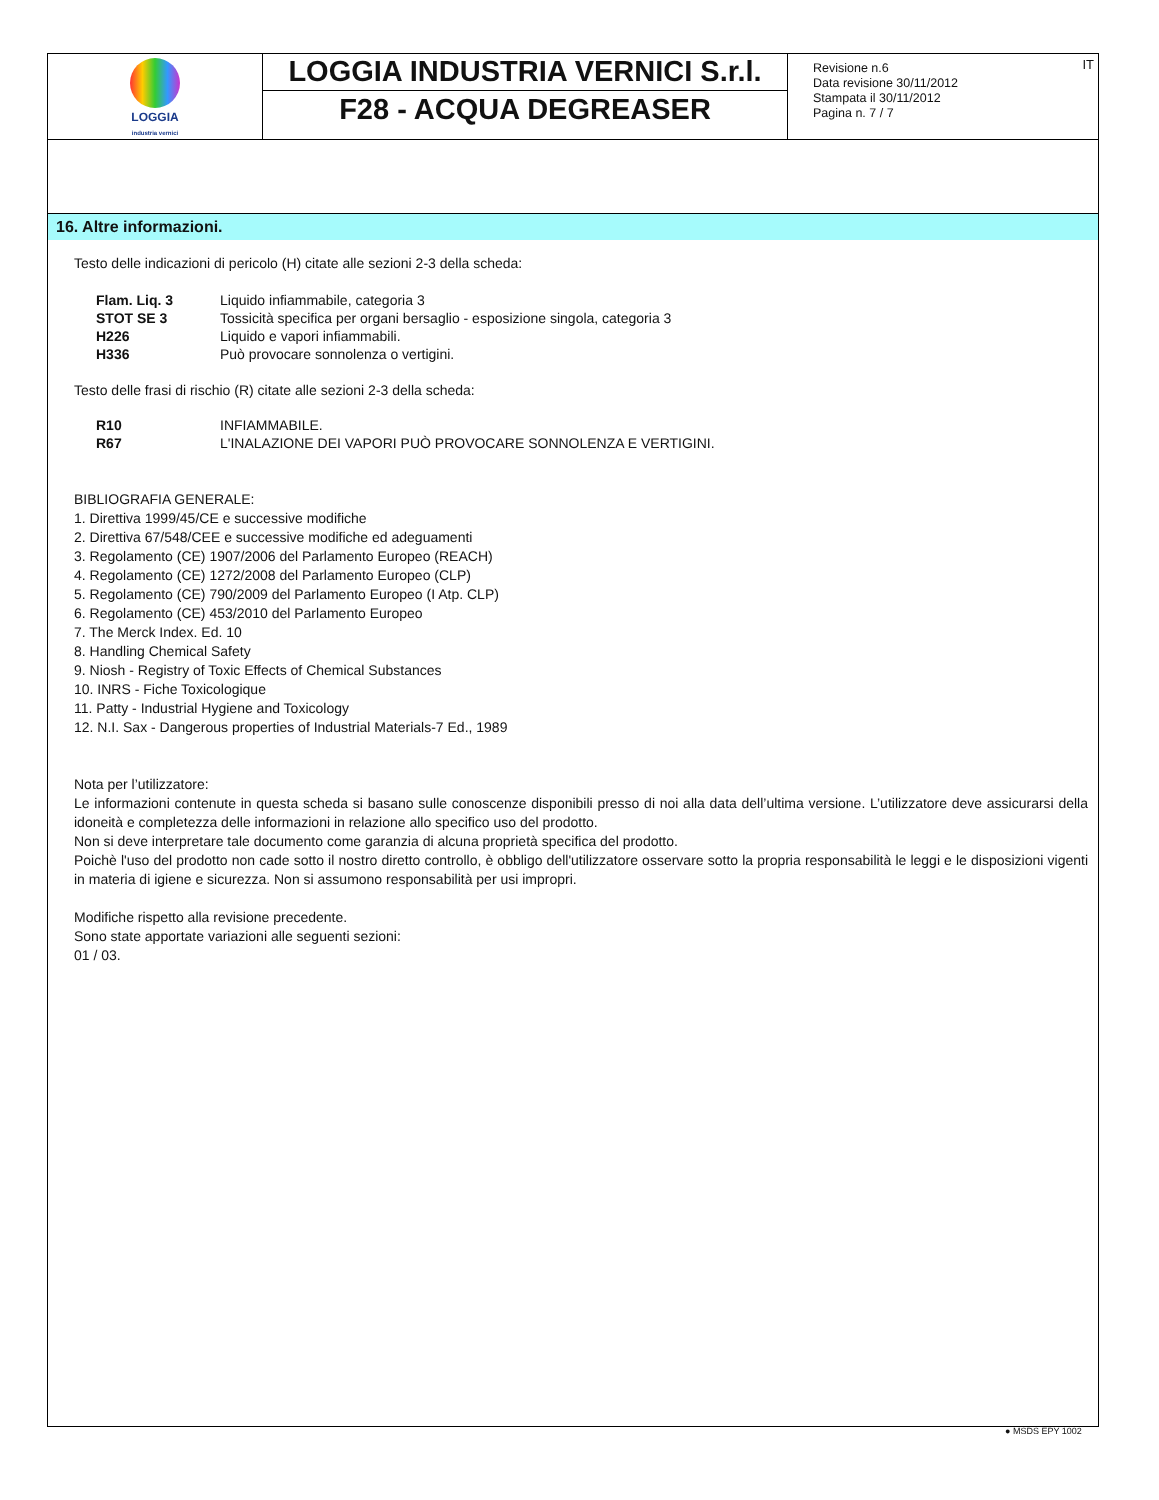| LOGGIA industria vernici | LOGGIA INDUSTRIA VERNICI S.r.l. F28 - ACQUA DEGREASER | Revisione n.6 Data revisione 30/11/2012 Stampata il 30/11/2012 Pagina n. 7 / 7 | IT |
16. Altre informazioni.
Testo delle indicazioni di pericolo (H) citate alle sezioni 2-3 della scheda:
| Flam. Liq. 3 | Liquido infiammabile, categoria 3 |
| STOT SE 3 | Tossicità specifica per organi bersaglio - esposizione singola, categoria 3 |
| H226 | Liquido e vapori infiammabili. |
| H336 | Può provocare sonnolenza o vertigini. |
Testo delle frasi di rischio (R) citate alle sezioni 2-3 della scheda:
| R10 | INFIAMMABILE. |
| R67 | L'INALAZIONE DEI VAPORI PUÒ PROVOCARE SONNOLENZA E VERTIGINI. |
BIBLIOGRAFIA GENERALE:
1. Direttiva 1999/45/CE e successive modifiche
2. Direttiva 67/548/CEE e successive modifiche ed adeguamenti
3. Regolamento (CE) 1907/2006 del Parlamento Europeo (REACH)
4. Regolamento (CE) 1272/2008 del Parlamento Europeo (CLP)
5. Regolamento (CE) 790/2009 del Parlamento Europeo (I Atp. CLP)
6. Regolamento (CE) 453/2010 del Parlamento Europeo
7. The Merck Index. Ed. 10
8. Handling Chemical Safety
9. Niosh - Registry of Toxic Effects of Chemical Substances
10. INRS - Fiche Toxicologique
11. Patty - Industrial Hygiene and Toxicology
12. N.I. Sax - Dangerous properties of Industrial Materials-7 Ed., 1989
Nota per l’utilizzatore:
Le informazioni contenute in questa scheda si basano sulle conoscenze disponibili presso di noi alla data dell’ultima versione. L’utilizzatore deve assicurarsi della idoneità e completezza delle informazioni in relazione allo specifico uso del prodotto.
Non si deve interpretare tale documento come garanzia di alcuna proprietà specifica del prodotto.
Poichè l'uso del prodotto non cade sotto il nostro diretto controllo, è obbligo dell'utilizzatore osservare sotto la propria responsabilità le leggi e le disposizioni vigenti in materia di igiene e sicurezza. Non si assumono responsabilità per usi impropri.
Modifiche rispetto alla revisione precedente.
Sono state apportate variazioni alle seguenti sezioni:
01 / 03.
● MSDS EPY 1002